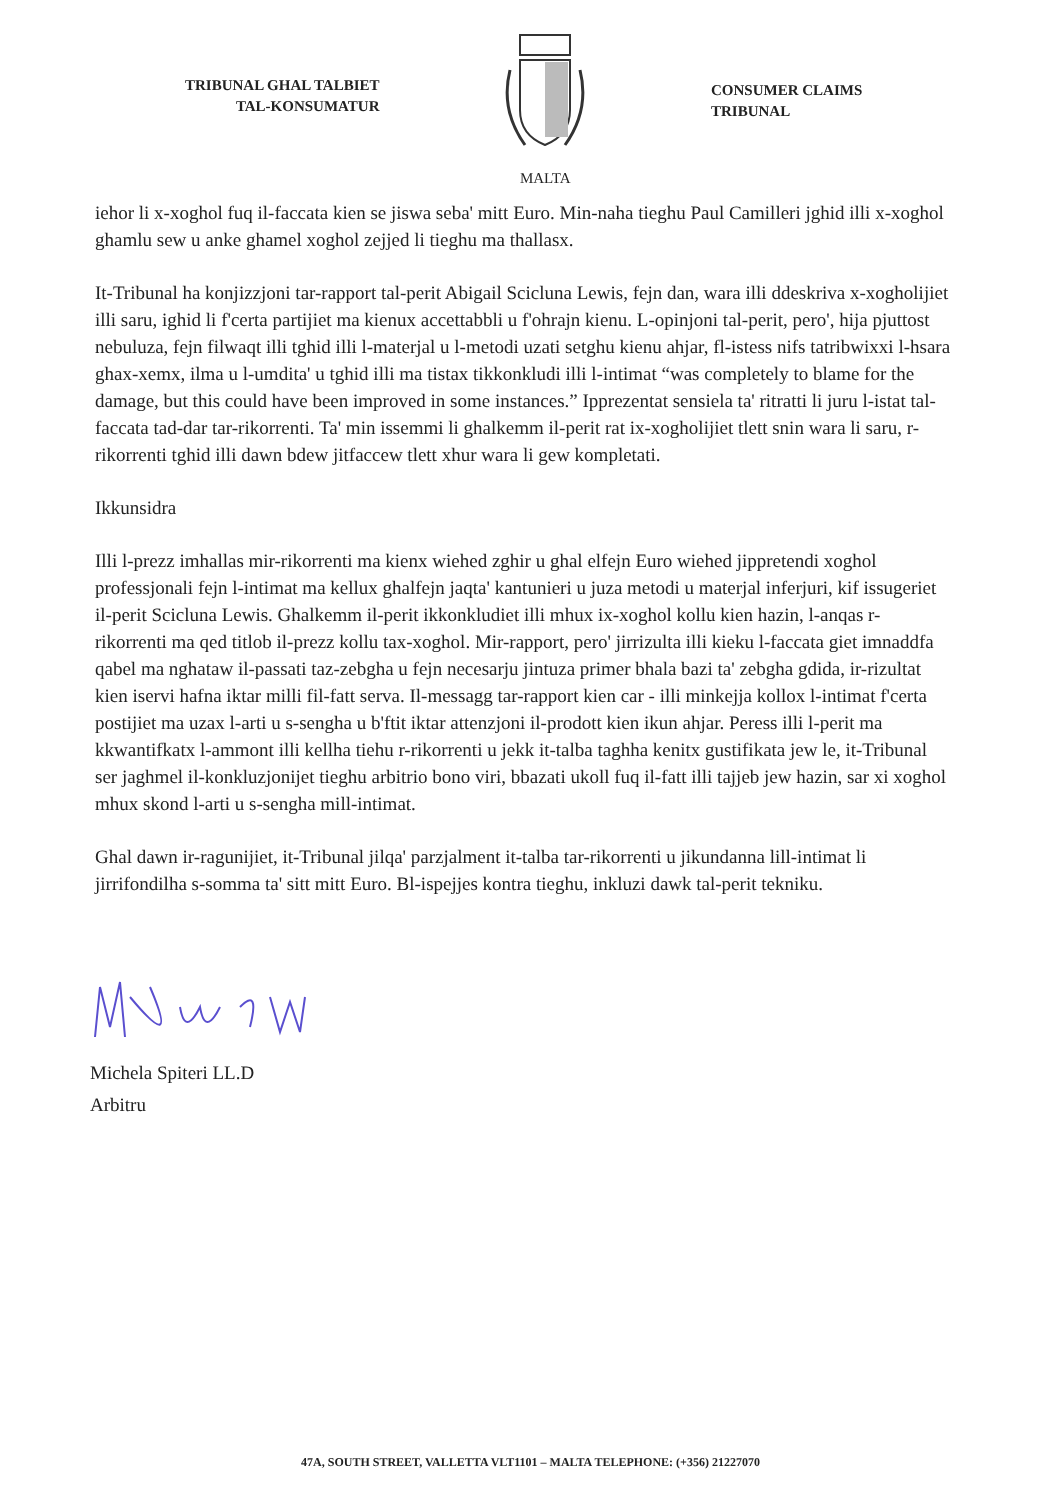TRIBUNAL GHAL TALBIET
TAL-KONSUMATUR
MALTA
CONSUMER CLAIMS
TRIBUNAL
iehor li x-xoghol fuq il-faccata kien se jiswa seba' mitt Euro. Min-naha tieghu Paul Camilleri jghid illi x-xoghol ghamlu sew u anke ghamel xoghol zejjed li tieghu ma thallasx.
It-Tribunal ha konjizzjoni tar-rapport tal-perit Abigail Scicluna Lewis, fejn dan, wara illi ddeskriva x-xogholijiet illi saru, ighid li f'certa partijiet ma kienux accettabbli u f'ohrajn kienu. L-opinjoni tal-perit, pero', hija pjuttost nebuluza, fejn filwaqt illi tghid illi l-materjal u l-metodi uzati setghu kienu ahjar, fl-istess nifs tatribwixxi l-hsara ghax-xemx, ilma u l-umdita' u tghid illi ma tistax tikkonkludi illi l-intimat “was completely to blame for the damage, but this could have been improved in some instances.” Ipprezentat sensiela ta' ritratti li juru l-istat tal-faccata tad-dar tar-rikorrenti. Ta' min issemmi li ghalkemm il-perit rat ix-xogholijiet tlett snin wara li saru, r-rikorrenti tghid illi dawn bdew jitfaccew tlett xhur wara li gew kompletati.
Ikkunsidra
Illi l-prezz imhallas mir-rikorrenti ma kienx wiehed zghir u ghal elfejn Euro wiehed jippretendi xoghol professjonali fejn l-intimat ma kellux ghalfejn jaqta' kantunieri u juza metodi u materjal inferjuri, kif issugeriet il-perit Scicluna Lewis. Ghalkemm il-perit ikkonkludiet illi mhux ix-xoghol kollu kien hazin, l-anqas r-rikorrenti ma qed titlob il-prezz kollu tax-xoghol. Mir-rapport, pero' jirrizulta illi kieku l-faccata giet imnaddfa qabel ma nghataw il-passati taz-zebgha u fejn necesarju jintuza primer bhala bazi ta' zebgha gdida, ir-rizultat kien iservi hafna iktar milli fil-fatt serva. Il-messagg tar-rapport kien car - illi minkejja kollox l-intimat f'certa postijiet ma uzax l-arti u s-sengha u b'ftit iktar attenzjoni il-prodott kien ikun ahjar. Peress illi l-perit ma kkwantifkatx l-ammont illi kellha tiehu r-rikorrenti u jekk it-talba taghha kenitx gustifikata jew le, it-Tribunal ser jaghmel il-konkluzjonijet tieghu arbitrio bono viri, bbazati ukoll fuq il-fatt illi tajjeb jew hazin, sar xi xoghol mhux skond l-arti u s-sengha mill-intimat.
Ghal dawn ir-ragunijiet, it-Tribunal jilqa' parzjalment it-talba tar-rikorrenti u jikundanna lill-intimat li jirrifondilha s-somma ta' sitt mitt Euro. Bl-ispejjes kontra tieghu, inkluzi dawk tal-perit tekniku.
Michela Spiteri LL.D
Arbitru
47A, SOUTH STREET, VALLETTA VLT1101 – MALTA TELEPHONE: (+356) 21227070